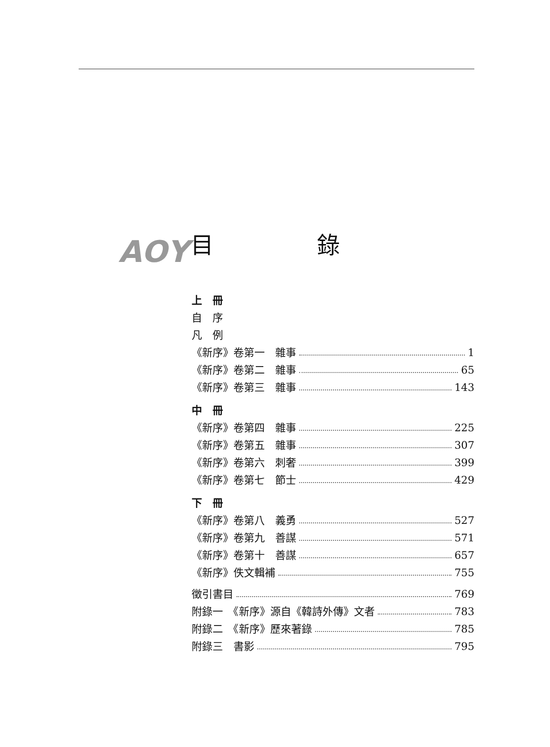ΑΟΥ 目 錄
上　冊
自　序
凡　例
《新序》卷第一　雜事 1
《新序》卷第二　雜事 65
《新序》卷第三　雜事 143
中　冊
《新序》卷第四　雜事 225
《新序》卷第五　雜事 307
《新序》卷第六　刺奢 399
《新序》卷第七　節士 429
下　冊
《新序》卷第八　義勇 527
《新序》卷第九　善謀 571
《新序》卷第十　善謀 657
《新序》佚文輯補 755
徵引書目 769
附錄一　《新序》源自《韓詩外傳》文者 783
附錄二　《新序》歷來著錄 785
附錄三　書影 795